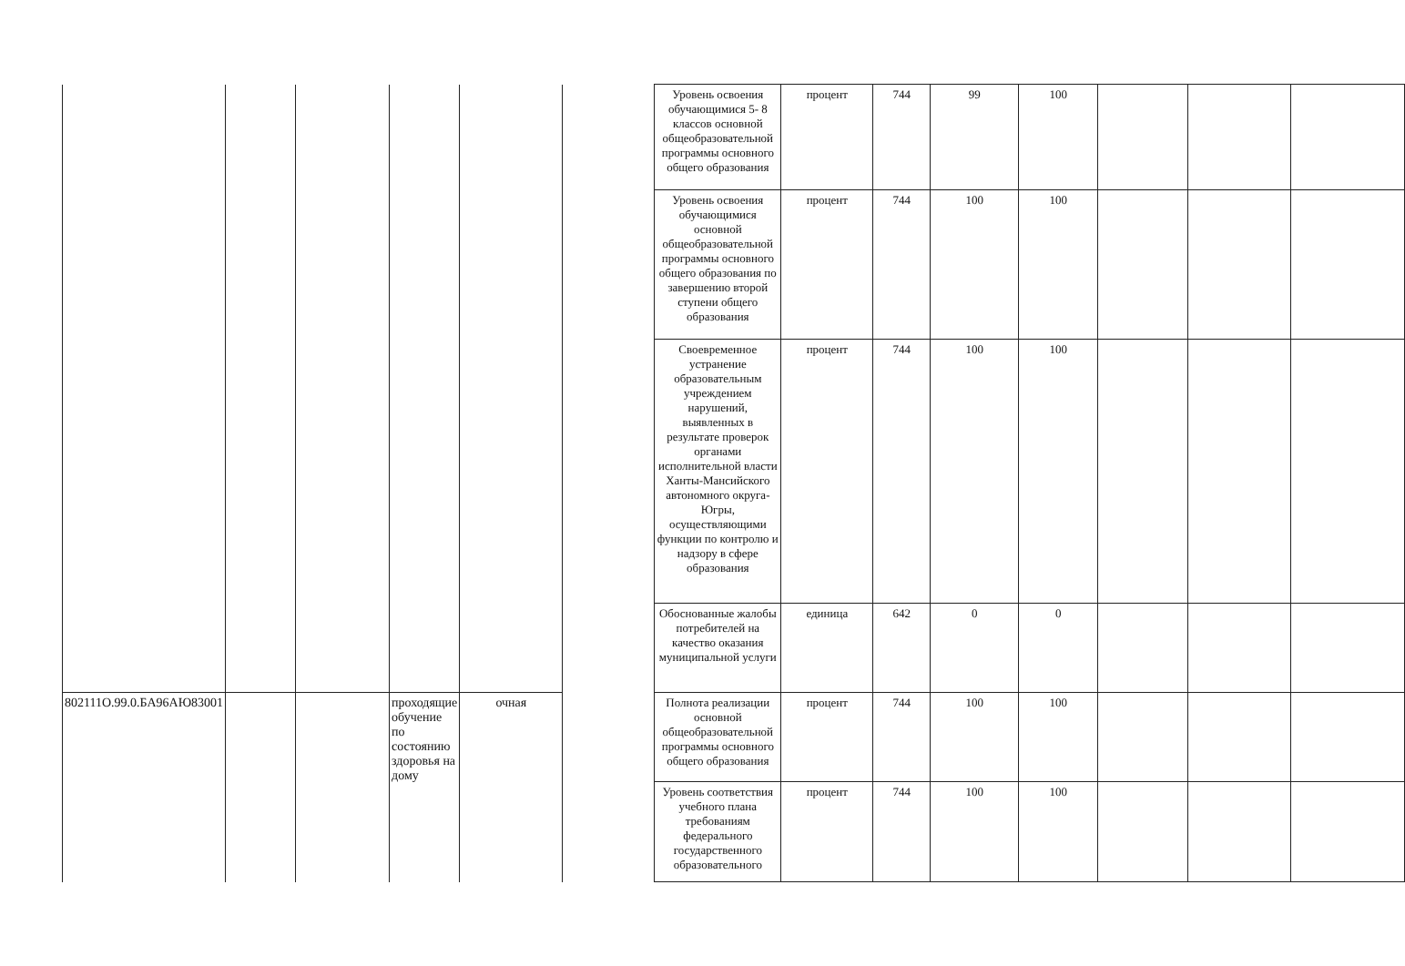| | | | | | | Уровень освоения обучающимися 5- 8 классов основной общеобразовательной программы основного общего образования | процент | 744 | 99 | 100 | | | |
| | | | | | | Уровень освоения обучающимися основной общеобразовательной программы основного общего образования по завершению второй ступени общего образования | процент | 744 | 100 | 100 | | | |
| | | | | | | Своевременное устранение образовательным учреждением нарушений, выявленных в результате проверок органами исполнительной власти Ханты-Мансийского автономного округа-Югры, осуществляющими функции по контролю и надзору в сфере образования | процент | 744 | 100 | 100 | | | |
| | | | | | | Обоснованные жалобы потребителей на качество оказания муниципальной услуги | единица | 642 | 0 | 0 | | | |
| 802111О.99.0.БА96АЮ83001 | | | проходящие обучение по состоянию здоровья на дому | очная | | Полнота реализации основной общеобразовательной программы основного общего образования | процент | 744 | 100 | 100 | | | |
| | | | | | | Уровень соответствия учебного плана требованиям федерального государственного образовательного | процент | 744 | 100 | 100 | | | |